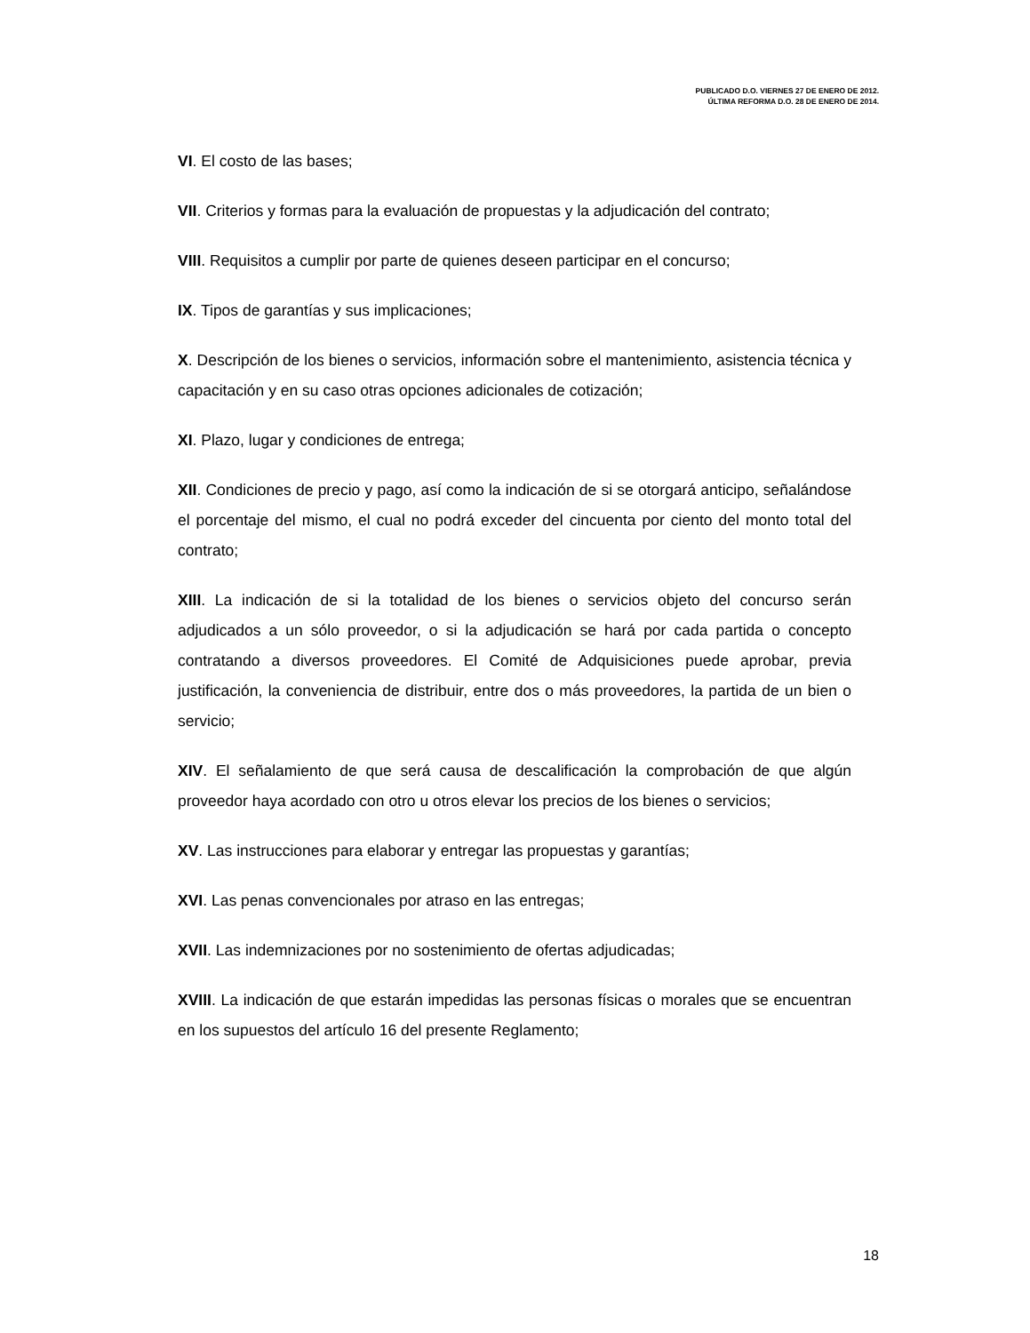PUBLICADO D.O. VIERNES 27 DE ENERO DE 2012.
ÚLTIMA REFORMA D.O. 28 DE ENERO DE 2014.
VI. El costo de las bases;
VII. Criterios y formas para la evaluación de propuestas y la adjudicación del contrato;
VIII. Requisitos a cumplir por parte de quienes deseen participar en el concurso;
IX. Tipos de garantías y sus implicaciones;
X. Descripción de los bienes o servicios, información sobre el mantenimiento, asistencia técnica y capacitación y en su caso otras opciones adicionales de cotización;
XI. Plazo, lugar y condiciones de entrega;
XII. Condiciones de precio y pago, así como la indicación de si se otorgará anticipo, señalándose el porcentaje del mismo, el cual no podrá exceder del cincuenta por ciento del monto total del contrato;
XIII. La indicación de si la totalidad de los bienes o servicios objeto del concurso serán adjudicados a un sólo proveedor, o si la adjudicación se hará por cada partida o concepto contratando a diversos proveedores. El Comité de Adquisiciones puede aprobar, previa justificación, la conveniencia de distribuir, entre dos o más proveedores, la partida de un bien o servicio;
XIV. El señalamiento de que será causa de descalificación la comprobación de que algún proveedor haya acordado con otro u otros elevar los precios de los bienes o servicios;
XV. Las instrucciones para elaborar y entregar las propuestas y garantías;
XVI. Las penas convencionales por atraso en las entregas;
XVII. Las indemnizaciones por no sostenimiento de ofertas adjudicadas;
XVIII. La indicación de que estarán impedidas las personas físicas o morales que se encuentran en los supuestos del artículo 16 del presente Reglamento;
18